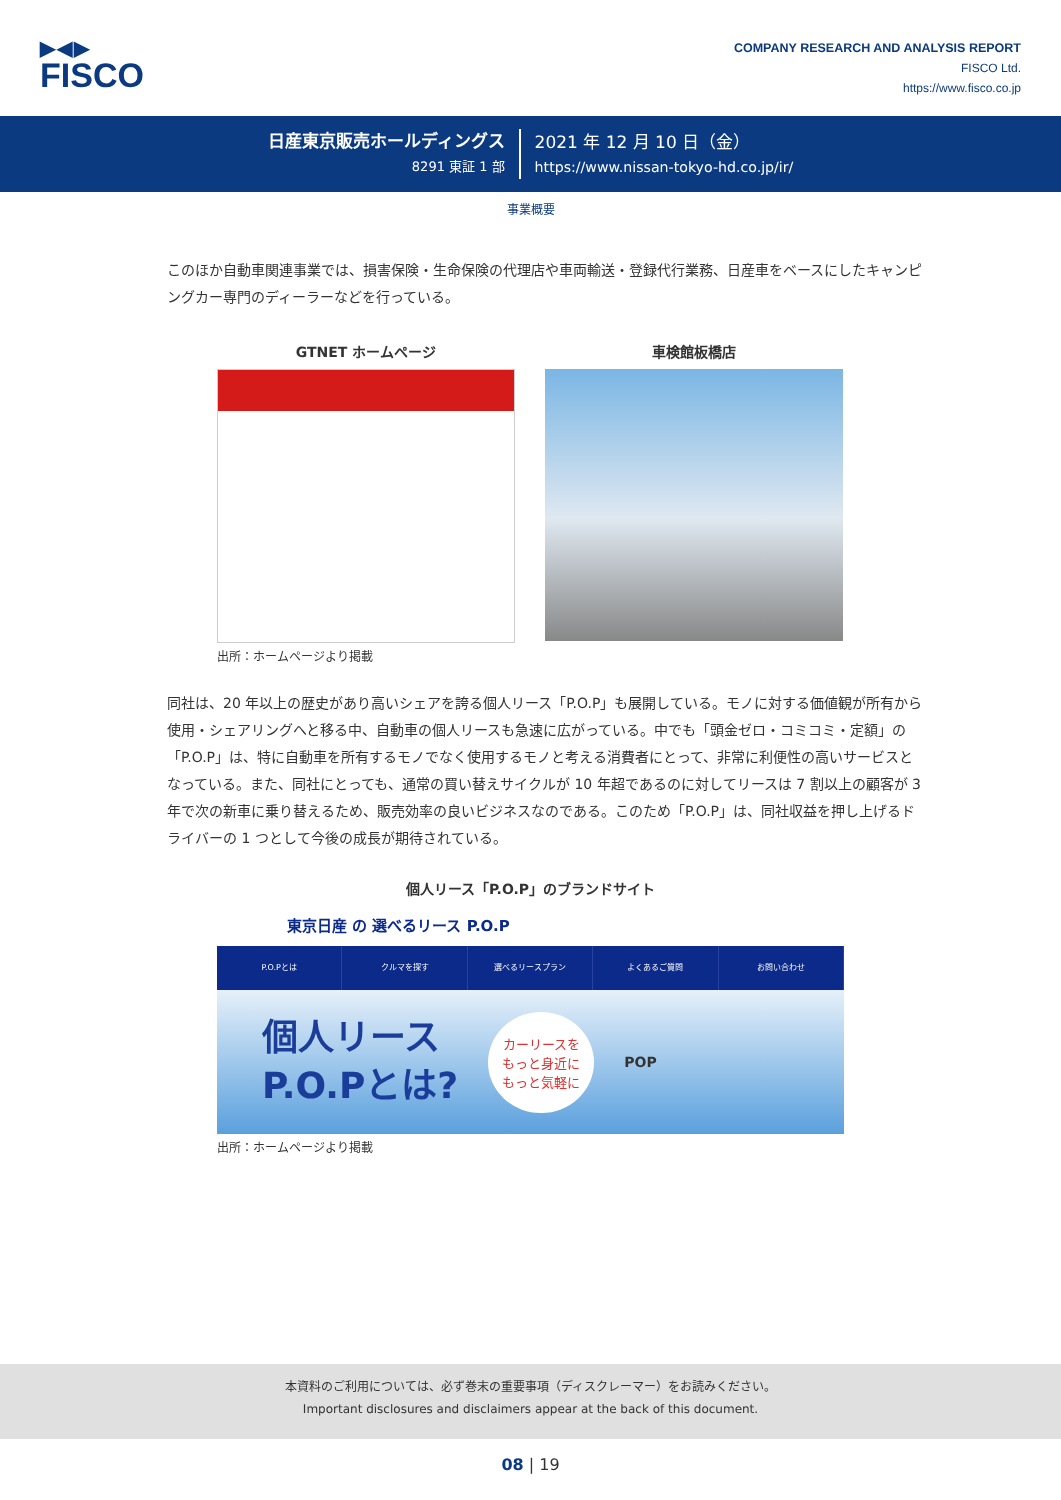▶◀▶
FISCO
COMPANY RESEARCH AND ANALYSIS REPORT
FISCO Ltd.
https://www.fisco.co.jp
日産東京販売ホールディングス
8291 東証 1 部
2021 年 12 月 10 日（金）
https://www.nissan-tokyo-hd.co.jp/ir/
事業概要
このほか自動車関連事業では、損害保険・生命保険の代理店や車両輸送・登録代行業務、日産車をベースにしたキャンピングカー専門のディーラーなどを行っている。
GTNET ホームページ 車検館板橋店
出所：ホームページより掲載
同社は、20 年以上の歴史があり高いシェアを誇る個人リース「P.O.P」も展開している。モノに対する価値観が所有から使用・シェアリングへと移る中、自動車の個人リースも急速に広がっている。中でも「頭金ゼロ・コミコミ・定額」の「P.O.P」は、特に自動車を所有するモノでなく使用するモノと考える消費者にとって、非常に利便性の高いサービスとなっている。また、同社にとっても、通常の買い替えサイクルが 10 年超であるのに対してリースは 7 割以上の顧客が 3 年で次の新車に乗り替えるため、販売効率の良いビジネスなのである。このため「P.O.P」は、同社収益を押し上げるドライバーの 1 つとして今後の成長が期待されている。
個人リース「P.O.P」のブランドサイト
東京日産 の 選べるリース P.O.P
P.O.Pとは クルマを探す 選べるリースプラン よくあるご質問 お問い合わせ
個人リース
P.O.Pとは?
カーリースを
もっと身近に
もっと気軽に
POP
出所：ホームページより掲載
本資料のご利用については、必ず巻末の重要事項（ディスクレーマー）をお読みください。
Important disclosures and disclaimers appear at the back of this document.
08 | 19